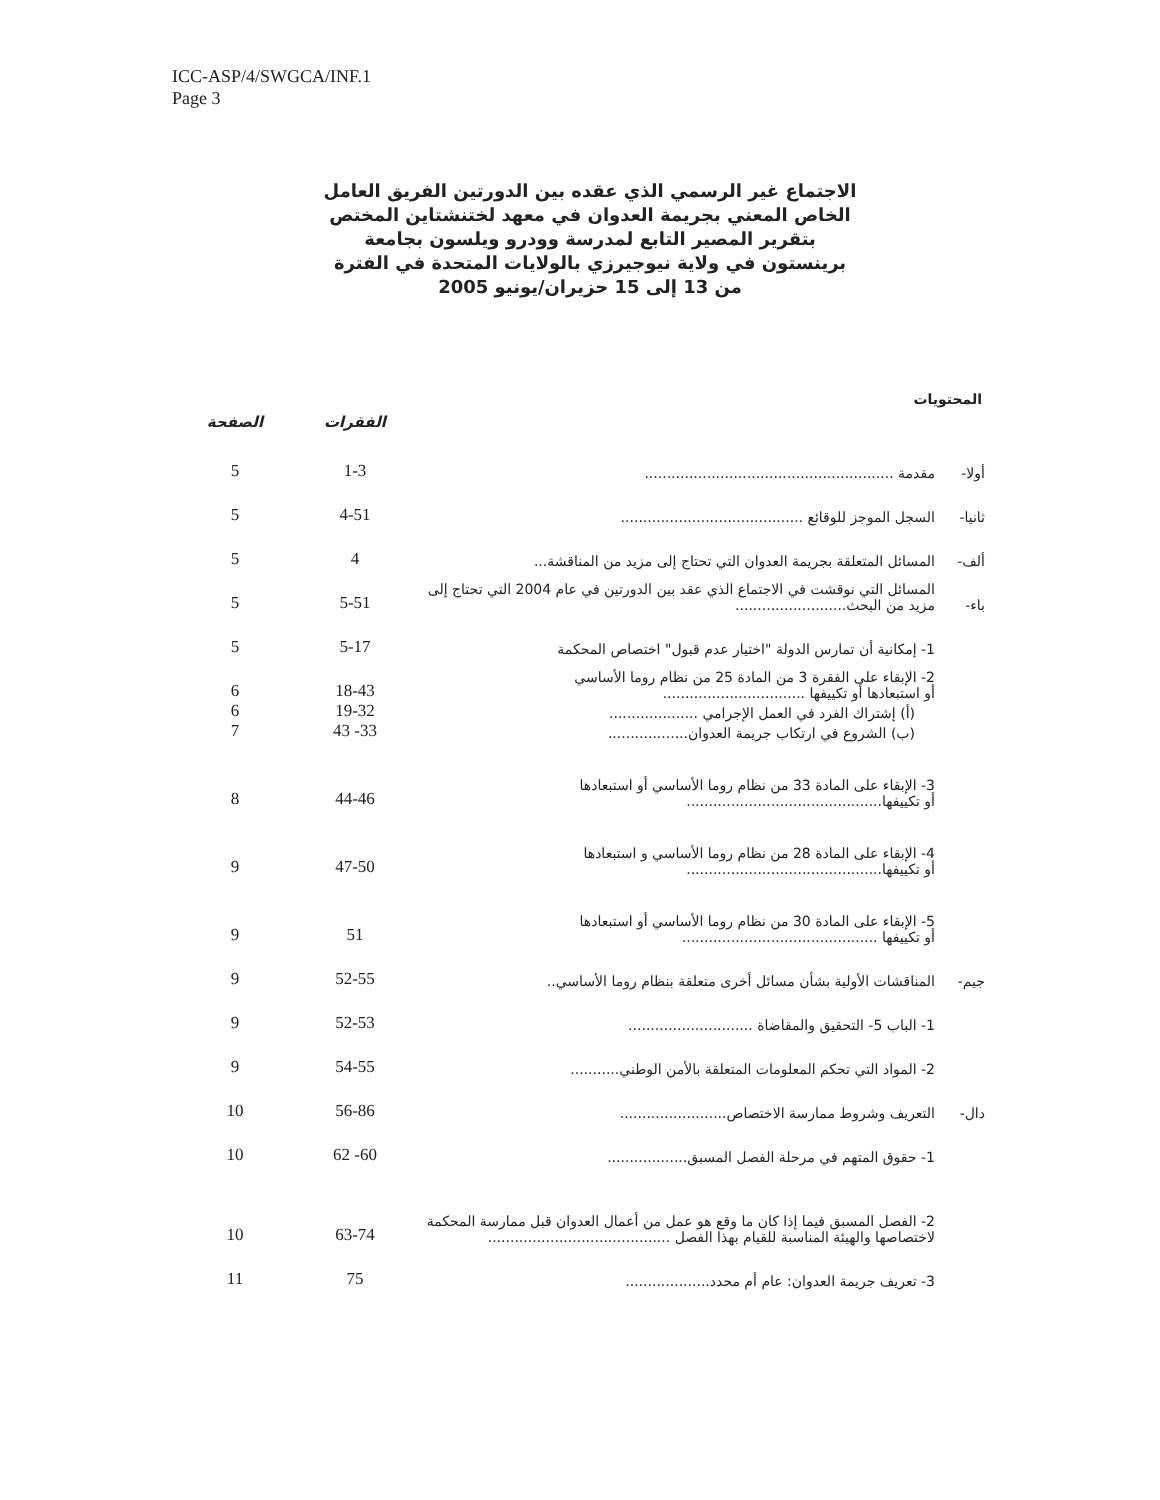ICC-ASP/4/SWGCA/INF.1
Page 3
الاجتماع غير الرسمي الذي عقده بين الدورتين الفريق العامل الخاص المعني بجريمة العدوان في معهد لختنشتاين المختص بتقرير المصير التابع لمدرسة وودرو ويلسون بجامعة برينستون في ولاية نيوجيرزي بالولايات المتحدة في الفترة من 13 إلى 15 حزيران/يونيو 2005
المحتويات
| | | الفقرات | الصفحة |
| --- | --- | --- | --- |
| أولا- | مقدمة ........................................................ | 1-3 | 5 |
| ثانيا- | السجل الموجز للوقائع ......................................... | 4-51 | 5 |
| ألف- | المسائل المتعلقة بجريمة العدوان التي تحتاج إلى مزيد من المناقشة... | 4 | 5 |
| باء- | المسائل التي نوقشت في الاجتماع الذي عقد بين الدورتين في عام 2004 التي تحتاج إلى مزيد من البحث......................... | 5-51 | 5 |
| | 1- إمكانية أن تمارس الدولة "اختيار عدم قبول" اختصاص المحكمة | 5-17 | 5 |
| | 2- الإبقاء على الفقرة 3 من المادة 25 من نظام روما الأساسي أو استبعادها أو تكييفها ................................ | 18-43 | 6 |
| | (أ) إشتراك الفرد في العمل الإجرامي .................... | 19-32 | 6 |
| | (ب) الشروع في ارتكاب جريمة العدوان.................. | 33- 43 | 7 |
| | 3- الإبقاء على المادة 33 من نظام روما الأساسي أو استبعادها أو تكييفها............................................ | 44-46 | 8 |
| | 4- الإبقاء على المادة 28 من نظام روما الأساسي و استبعادها أو تكييفها............................................ | 47-50 | 9 |
| | 5- الإبقاء على المادة 30 من نظام روما الأساسي أو استبعادها أو تكييفها ............................................ | 51 | 9 |
| جيم- | المناقشات الأولية بشأن مسائل أخرى متعلقة بنظام روما الأساسي.. | 52-55 | 9 |
| | 1- الباب 5- التحقيق والمقاضاة ............................ | 52-53 | 9 |
| | 2- المواد التي تحكم المعلومات المتعلقة بالأمن الوطني........... | 54-55 | 9 |
| دال- | التعريف وشروط ممارسة الاختصاص........................ | 56-86 | 10 |
| | 1- حقوق المتهم في مرحلة الفصل المسبق.................. | 60- 62 | 10 |
| | 2- الفصل المسبق فيما إذا كان ما وقع هو عمل من أعمال العدوان قبل ممارسة المحكمة لاختصاصها والهيئة المناسبة للقيام بهذا الفصل ......................................... | 63-74 | 10 |
| | 3- تعريف جريمة العدوان: عام أم محدد................... | 75 | 11 |